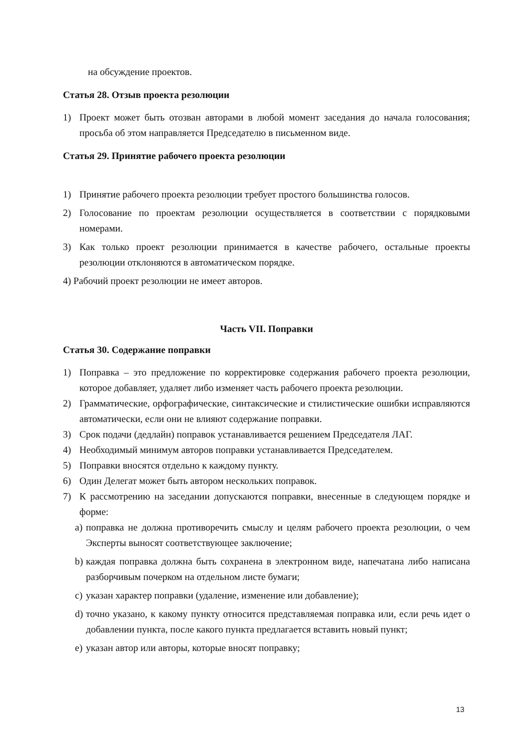на обсуждение проектов.
Статья 28. Отзыв проекта резолюции
1) Проект может быть отозван авторами в любой момент заседания до начала голосования; просьба об этом направляется Председателю в письменном виде.
Статья 29. Принятие рабочего проекта резолюции
1) Принятие рабочего проекта резолюции требует простого большинства голосов.
2) Голосование по проектам резолюции осуществляется в соответствии с порядковыми номерами.
3) Как только проект резолюции принимается в качестве рабочего, остальные проекты резолюции отклоняются в автоматическом порядке.
4) Рабочий проект резолюции не имеет авторов.
Часть VII. Поправки
Статья 30. Содержание поправки
1) Поправка – это предложение по корректировке содержания рабочего проекта резолюции, которое добавляет, удаляет либо изменяет часть рабочего проекта резолюции.
2) Грамматические, орфографические, синтаксические и стилистические ошибки исправляются автоматически, если они не влияют содержание поправки.
3) Срок подачи (дедлайн) поправок устанавливается решением Председателя ЛАГ.
4) Необходимый минимум авторов поправки устанавливается Председателем.
5) Поправки вносятся отдельно к каждому пункту.
6) Один Делегат может быть автором нескольких поправок.
7) К рассмотрению на заседании допускаются поправки, внесенные в следующем порядке и форме:
a) поправка не должна противоречить смыслу и целям рабочего проекта резолюции, о чем Эксперты выносят соответствующее заключение;
b) каждая поправка должна быть сохранена в электронном виде, напечатана либо написана разборчивым почерком на отдельном листе бумаги;
c) указан характер поправки (удаление, изменение или добавление);
d) точно указано, к какому пункту относится представляемая поправка или, если речь идет о добавлении пункта, после какого пункта предлагается вставить новый пункт;
e) указан автор или авторы, которые вносят поправку;
13